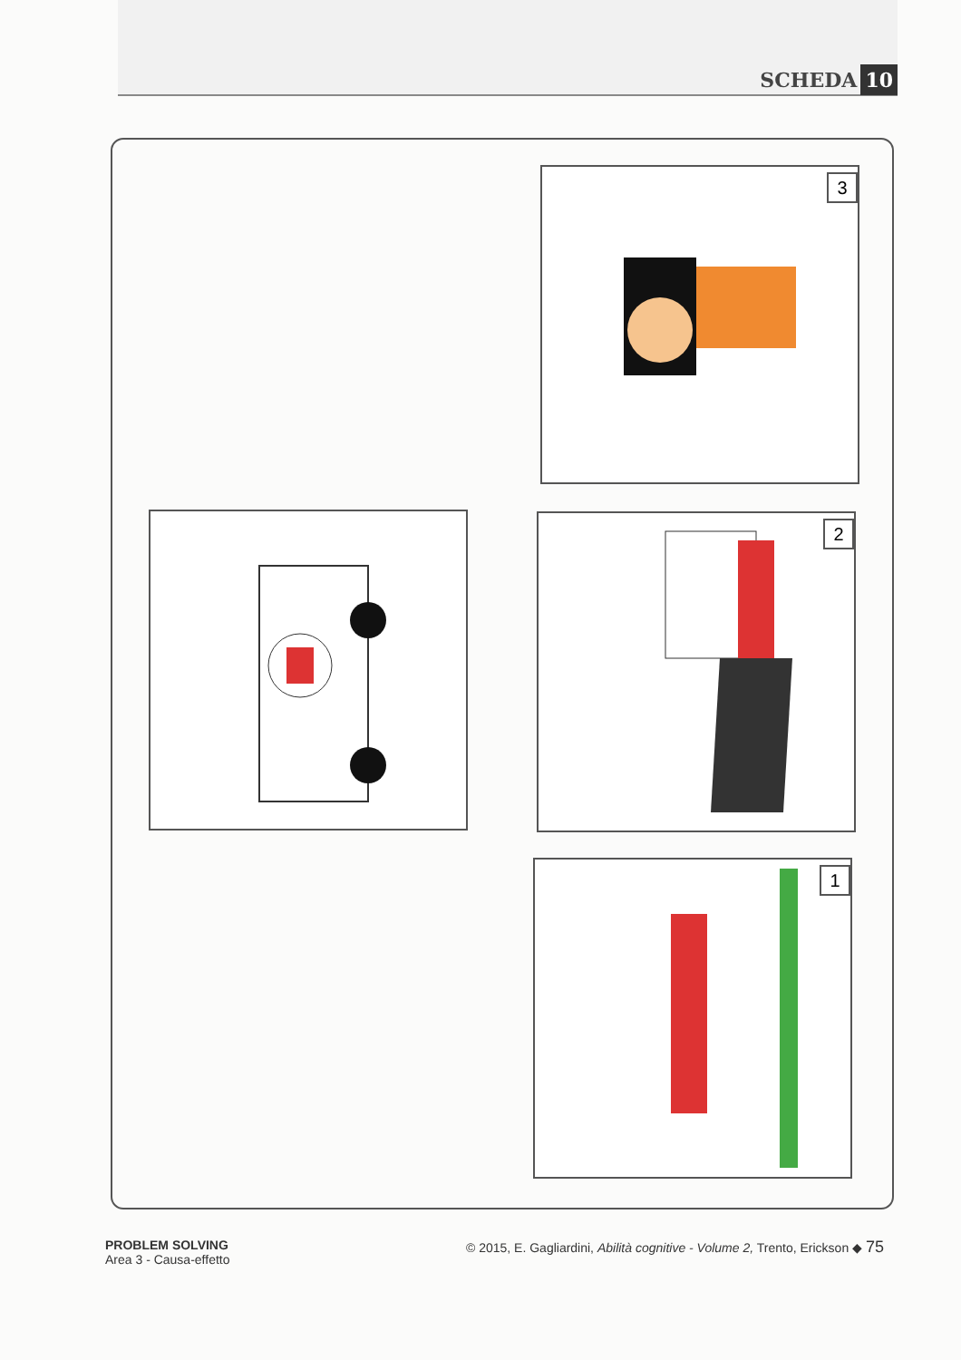SCHEDA 10
3
2
1
PROBLEM SOLVING
Area 3 - Causa-effetto
© 2015, E. Gagliardini, Abilità cognitive - Volume 2, Trento, Erickson ◆ 75